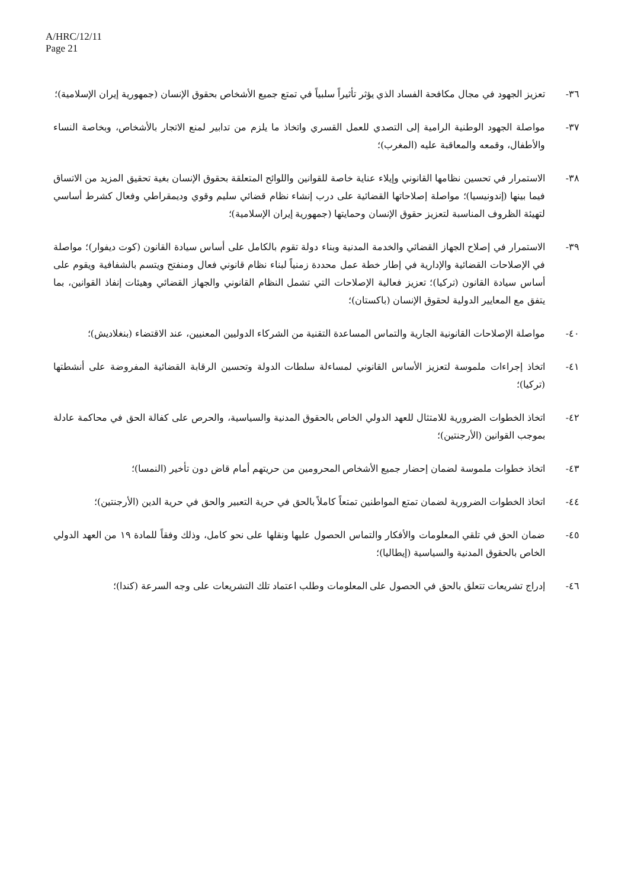A/HRC/12/11
Page 21
٣٦- تعزيز الجهود في مجال مكافحة الفساد الذي يؤثر تأثيراً سلبياً في تمتع جميع الأشخاص بحقوق الإنسان (جمهورية إيران الإسلامية)؛
٣٧- مواصلة الجهود الوطنية الرامية إلى التصدي للعمل القسري واتخاذ ما يلزم من تدابير لمنع الاتجار بالأشخاص، وبخاصة النساء والأطفال، وقمعه والمعاقبة عليه (المغرب)؛
٣٨- الاستمرار في تحسين نظامها القانوني وإيلاء عناية خاصة للقوانين واللوائح المتعلقة بحقوق الإنسان بغية تحقيق المزيد من الاتساق فيما بينها (إندونيسيا)؛ مواصلة إصلاحاتها القضائية على درب إنشاء نظام قضائي سليم وقوي وديمقراطي وفعال كشرط أساسي لتهيئة الظروف المناسبة لتعزيز حقوق الإنسان وحمايتها (جمهورية إيران الإسلامية)؛
٣٩- الاستمرار في إصلاح الجهاز القضائي والخدمة المدنية وبناء دولة تقوم بالكامل على أساس سيادة القانون (كوت ديفوار)؛ مواصلة في الإصلاحات القضائية والإدارية في إطار خطة عمل محددة زمنياً لبناء نظام قانوني فعال ومنفتح ويتسم بالشفافية ويقوم على أساس سيادة القانون (تركيا)؛ تعزيز فعالية الإصلاحات التي تشمل النظام القانوني والجهاز القضائي وهيئات إنفاذ القوانين، بما يتفق مع المعايير الدولية لحقوق الإنسان (باكستان)؛
٤٠- مواصلة الإصلاحات القانونية الجارية والتماس المساعدة التقنية من الشركاء الدوليين المعنيين، عند الاقتضاء (بنغلاديش)؛
٤١- اتخاذ إجراءات ملموسة لتعزيز الأساس القانوني لمساءلة سلطات الدولة وتحسين الرقابة القضائية المفروضة على أنشطتها (تركيا)؛
٤٢- اتخاذ الخطوات الضرورية للامتثال للعهد الدولي الخاص بالحقوق المدنية والسياسية، والحرص على كفالة الحق في محاكمة عادلة بموجب القوانين (الأرجنتين)؛
٤٣- اتخاذ خطوات ملموسة لضمان إحضار جميع الأشخاص المحرومين من حريتهم أمام قاض دون تأخير (النمسا)؛
٤٤- اتخاذ الخطوات الضرورية لضمان تمتع المواطنين تمتعاً كاملاً بالحق في حرية التعبير والحق في حرية الدين (الأرجنتين)؛
٤٥- ضمان الحق في تلقي المعلومات والأفكار والتماس الحصول عليها ونقلها على نحو كامل، وذلك وفقاً للمادة ١٩ من العهد الدولي الخاص بالحقوق المدنية والسياسية (إيطاليا)؛
٤٦- إدراج تشريعات تتعلق بالحق في الحصول على المعلومات وطلب اعتماد تلك التشريعات على وجه السرعة (كندا)؛